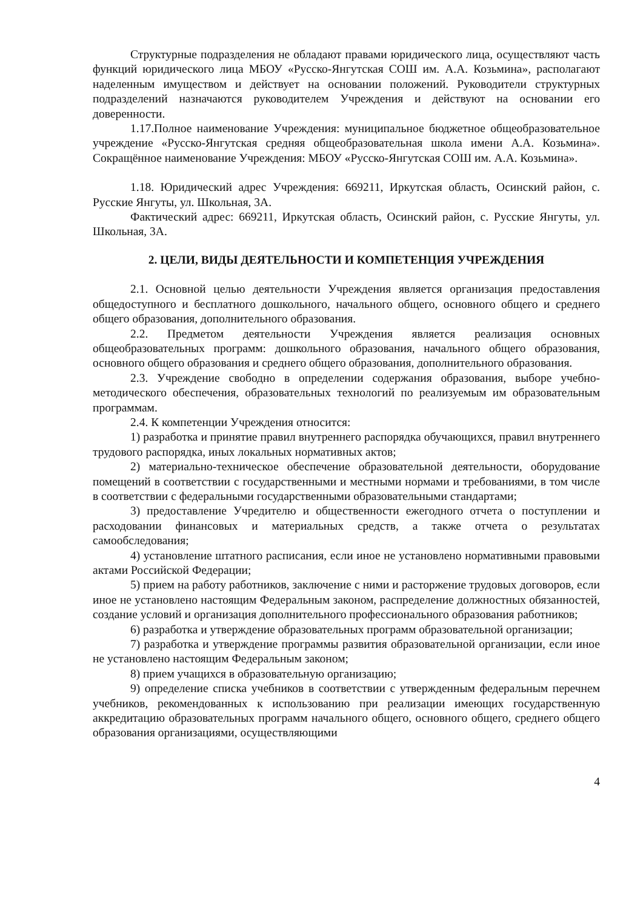Структурные подразделения не обладают правами юридического лица, осуществляют часть функций юридического лица МБОУ «Русско-Янгутская СОШ им. А.А. Козьмина», располагают наделенным имуществом и действует на основании положений. Руководители структурных подразделений назначаются руководителем Учреждения и действуют на основании его доверенности.
1.17.Полное наименование Учреждения: муниципальное бюджетное общеобразовательное учреждение «Русско-Янгутская средняя общеобразовательная школа имени А.А. Козьмина». Сокращённое наименование Учреждения: МБОУ «Русско-Янгутская СОШ им. А.А. Козьмина».
1.18. Юридический адрес Учреждения: 669211, Иркутская область, Осинский район, с. Русские Янгуты, ул. Школьная, 3А.
Фактический адрес: 669211, Иркутская область, Осинский район, с. Русские Янгуты, ул. Школьная, 3А.
2. ЦЕЛИ, ВИДЫ ДЕЯТЕЛЬНОСТИ И КОМПЕТЕНЦИЯ УЧРЕЖДЕНИЯ
2.1. Основной целью деятельности Учреждения является организация предоставления общедоступного и бесплатного дошкольного, начального общего, основного общего и среднего общего образования, дополнительного образования.
2.2. Предметом деятельности Учреждения является реализация основных общеобразовательных программ: дошкольного образования, начального общего образования, основного общего образования и среднего общего образования, дополнительного образования.
2.3. Учреждение свободно в определении содержания образования, выборе учебно-методического обеспечения, образовательных технологий по реализуемым им образовательным программам.
2.4. К компетенции Учреждения относится:
1) разработка и принятие правил внутреннего распорядка обучающихся, правил внутреннего трудового распорядка, иных локальных нормативных актов;
2) материально-техническое обеспечение образовательной деятельности, оборудование помещений в соответствии с государственными и местными нормами и требованиями, в том числе в соответствии с федеральными государственными образовательными стандартами;
3) предоставление Учредителю и общественности ежегодного отчета о поступлении и расходовании финансовых и материальных средств, а также отчета о результатах самообследования;
4) установление штатного расписания, если иное не установлено нормативными правовыми актами Российской Федерации;
5) прием на работу работников, заключение с ними и расторжение трудовых договоров, если иное не установлено настоящим Федеральным законом, распределение должностных обязанностей, создание условий и организация дополнительного профессионального образования работников;
6) разработка и утверждение образовательных программ образовательной организации;
7) разработка и утверждение программы развития образовательной организации, если иное не установлено настоящим Федеральным законом;
8) прием учащихся в образовательную организацию;
9) определение списка учебников в соответствии с утвержденным федеральным перечнем учебников, рекомендованных к использованию при реализации имеющих государственную аккредитацию образовательных программ начального общего, основного общего, среднего общего образования организациями, осуществляющими
4